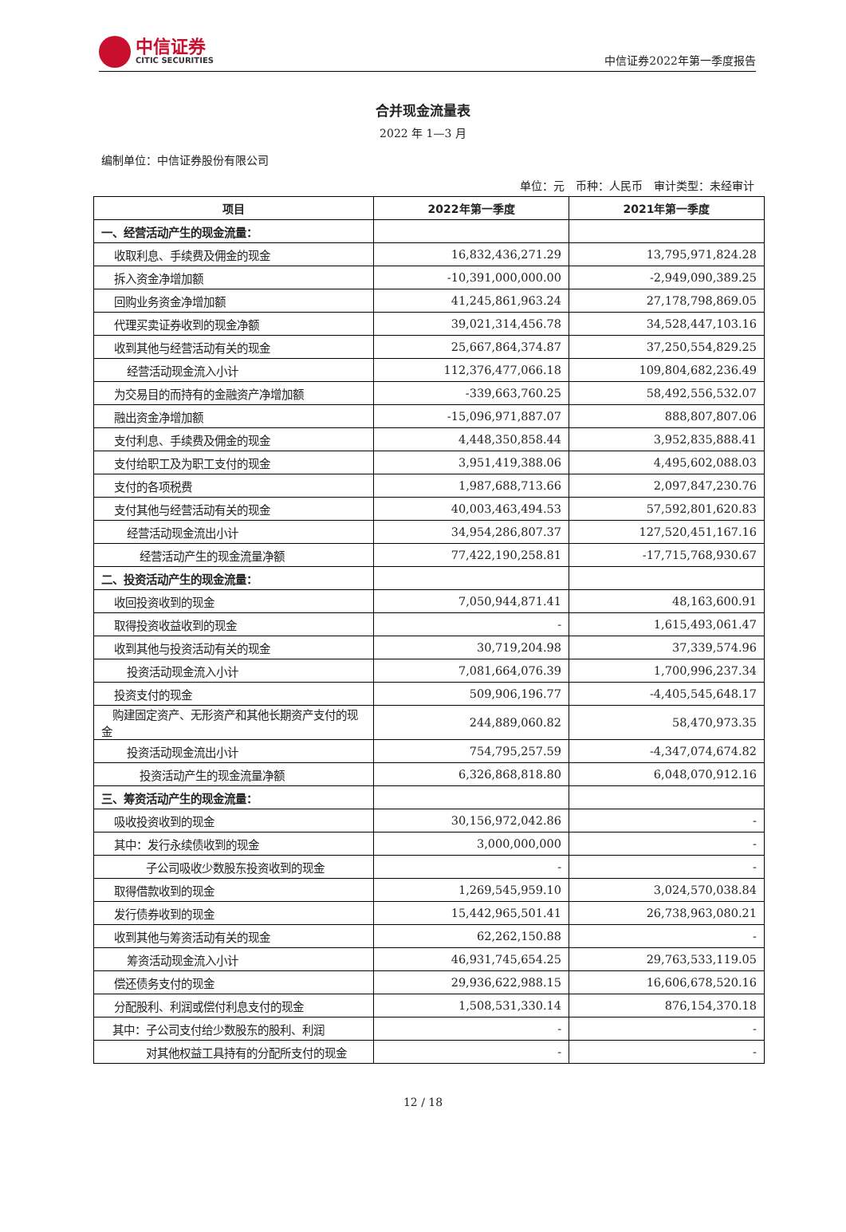中信证券
CITIC SECURITIES
中信证券2022年第一季度报告
合并现金流量表
2022 年 1—3 月
编制单位：中信证券股份有限公司
单位：元　币种：人民币　审计类型：未经审计
| 项目 | 2022年第一季度 | 2021年第一季度 |
| --- | --- | --- |
| 一、经营活动产生的现金流量： | | |
| 收取利息、手续费及佣金的现金 | 16,832,436,271.29 | 13,795,971,824.28 |
| 拆入资金净增加额 | -10,391,000,000.00 | -2,949,090,389.25 |
| 回购业务资金净增加额 | 41,245,861,963.24 | 27,178,798,869.05 |
| 代理买卖证券收到的现金净额 | 39,021,314,456.78 | 34,528,447,103.16 |
| 收到其他与经营活动有关的现金 | 25,667,864,374.87 | 37,250,554,829.25 |
| 经营活动现金流入小计 | 112,376,477,066.18 | 109,804,682,236.49 |
| 为交易目的而持有的金融资产净增加额 | -339,663,760.25 | 58,492,556,532.07 |
| 融出资金净增加额 | -15,096,971,887.07 | 888,807,807.06 |
| 支付利息、手续费及佣金的现金 | 4,448,350,858.44 | 3,952,835,888.41 |
| 支付给职工及为职工支付的现金 | 3,951,419,388.06 | 4,495,602,088.03 |
| 支付的各项税费 | 1,987,688,713.66 | 2,097,847,230.76 |
| 支付其他与经营活动有关的现金 | 40,003,463,494.53 | 57,592,801,620.83 |
| 经营活动现金流出小计 | 34,954,286,807.37 | 127,520,451,167.16 |
| 经营活动产生的现金流量净额 | 77,422,190,258.81 | -17,715,768,930.67 |
| 二、投资活动产生的现金流量： | | |
| 收回投资收到的现金 | 7,050,944,871.41 | 48,163,600.91 |
| 取得投资收益收到的现金 | - | 1,615,493,061.47 |
| 收到其他与投资活动有关的现金 | 30,719,204.98 | 37,339,574.96 |
| 投资活动现金流入小计 | 7,081,664,076.39 | 1,700,996,237.34 |
| 投资支付的现金 | 509,906,196.77 | -4,405,545,648.17 |
| 购建固定资产、无形资产和其他长期资产支付的现金 | 244,889,060.82 | 58,470,973.35 |
| 投资活动现金流出小计 | 754,795,257.59 | -4,347,074,674.82 |
| 投资活动产生的现金流量净额 | 6,326,868,818.80 | 6,048,070,912.16 |
| 三、筹资活动产生的现金流量： | | |
| 吸收投资收到的现金 | 30,156,972,042.86 | - |
| 其中：发行永续债收到的现金 | 3,000,000,000 | - |
| 子公司吸收少数股东投资收到的现金 | - | - |
| 取得借款收到的现金 | 1,269,545,959.10 | 3,024,570,038.84 |
| 发行债券收到的现金 | 15,442,965,501.41 | 26,738,963,080.21 |
| 收到其他与筹资活动有关的现金 | 62,262,150.88 | - |
| 筹资活动现金流入小计 | 46,931,745,654.25 | 29,763,533,119.05 |
| 偿还债务支付的现金 | 29,936,622,988.15 | 16,606,678,520.16 |
| 分配股利、利润或偿付利息支付的现金 | 1,508,531,330.14 | 876,154,370.18 |
| 其中：子公司支付给少数股东的股利、利润 | - | - |
| 对其他权益工具持有的分配所支付的现金 | - | - |
12 / 18